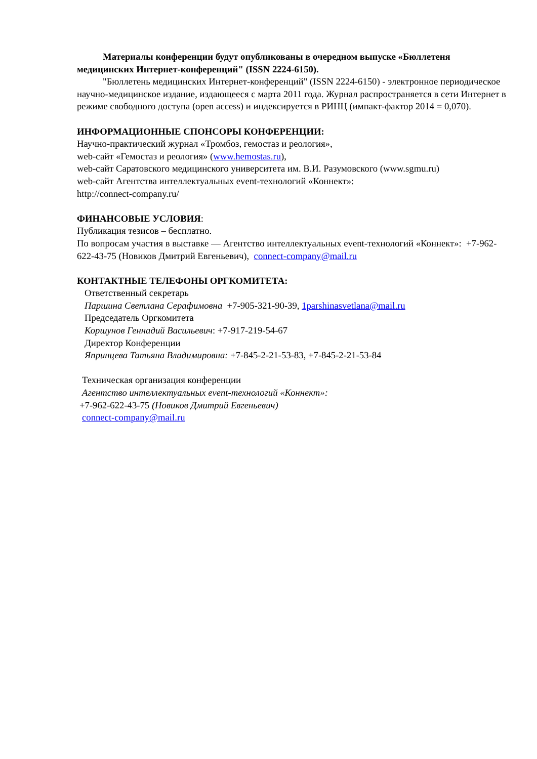Материалы конференции будут опубликованы в очередном выпуске «Бюллетеня медицинских Интернет-конференций" (ISSN 2224-6150).
"Бюллетень медицинских Интернет-конференций" (ISSN 2224-6150) - электронное периодическое научно-медицинское издание, издающееся с марта 2011 года. Журнал распространяется в сети Интернет в режиме свободного доступа (open access) и индексируется в РИНЦ (импакт-фактор 2014 = 0,070).
ИНФОРМАЦИОННЫЕ СПОНСОРЫ КОНФЕРЕНЦИИ:
Научно-практический журнал «Тромбоз, гемостаз и реология»,
web-сайт «Гемостаз и реология» (www.hemostas.ru),
web-сайт Саратовского медицинского университета им. В.И. Разумовского (www.sgmu.ru)
web-сайт Агентства интеллектуальных event-технологий «Коннект»:
http://connect-company.ru/
ФИНАНСОВЫЕ УСЛОВИЯ:
Публикация тезисов – бесплатно.
По вопросам участия в выставке — Агентство интеллектуальных event-технологий «Коннект»: +7-962-622-43-75 (Новиков Дмитрий Евгеньевич), connect-company@mail.ru
КОНТАКТНЫЕ ТЕЛЕФОНЫ ОРГКОМИТЕТА:
Ответственный секретарь
Паршина Светлана Серафимовна +7-905-321-90-39, 1parshinasvetlana@mail.ru
Председатель Оргкомитета
Коршунов Геннадий Васильевич: +7-917-219-54-67
Директор Конференции
Япринцева Татьяна Владимировна: +7-845-2-21-53-83, +7-845-2-21-53-84
Техническая организация конференции
Агентство интеллектуальных event-технологий «Коннект»:
+7-962-622-43-75 (Новиков Дмитрий Евгеньевич)
connect-company@mail.ru